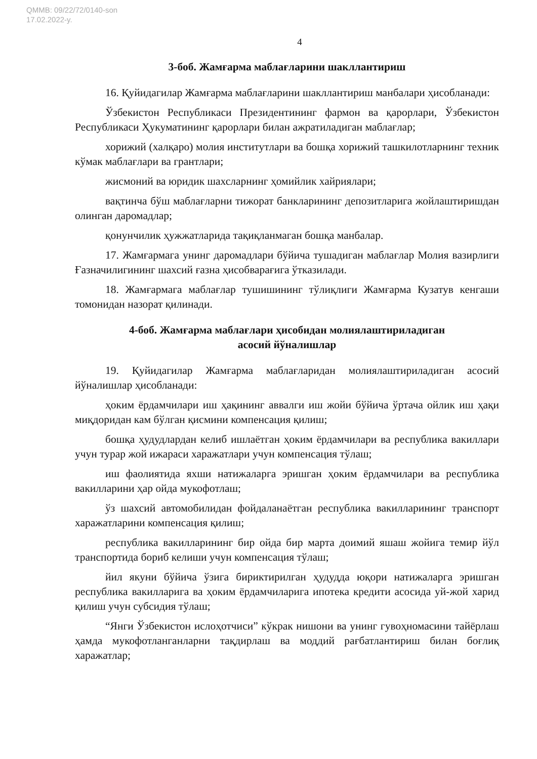QMMB: 09/22/72/0140-son
17.02.2022-y.
4
3-боб. Жамғарма маблағларини шакллантириш
16. Қуйидагилар Жамғарма маблағларини шакллантириш манбалари ҳисобланади:
Ўзбекистон Республикаси Президентининг фармон ва қарорлари, Ўзбекистон Республикаси Ҳукуматининг қарорлари билан ажратиладиган маблағлар;
хорижий (халқаро) молия институтлари ва бошқа хорижий ташкилотларнинг техник кўмак маблағлари ва грантлари;
жисмоний ва юридик шахсларнинг ҳомийлик хайриялари;
вақтинча бўш маблағларни тижорат банкларининг депозитларига жойлаштиришдан олинган даромадлар;
қонунчилик ҳужжатларида тақиқланмаган бошқа манбалар.
17. Жамғармага унинг даромадлари бўйича тушадиган маблағлар Молия вазирлиги Ғазначилигининг шахсий ғазна ҳисобварағига ўтказилади.
18. Жамғармага маблағлар тушишининг тўлиқлиги Жамғарма Кузатув кенгаши томонидан назорат қилинади.
4-боб. Жамғарма маблағлари ҳисобидан молиялаштириладиган
асосий йўналишлар
19. Қуйидагилар Жамғарма маблағларидан молиялаштириладиган асосий йўналишлар ҳисобланади:
ҳоким ёрдамчилари иш ҳақининг аввалги иш жойи бўйича ўртача ойлик иш ҳақи миқдоридан кам бўлган қисмини компенсация қилиш;
бошқа ҳудудлардан келиб ишлаётган ҳоким ёрдамчилари ва республика вакиллари учун турар жой ижараси харажатлари учун компенсация тўлаш;
иш фаолиятида яхши натижаларга эришган ҳоким ёрдамчилари ва республика вакилларини ҳар ойда мукофотлаш;
ўз шахсий автомобилидан фойдаланаётган республика вакилларининг транспорт харажатларини компенсация қилиш;
республика вакилларининг бир ойда бир марта доимий яшаш жойига темир йўл транспортида бориб келиши учун компенсация тўлаш;
йил якуни бўйича ўзига бириктирилган ҳудудда юқори натижаларга эришган республика вакилларига ва ҳоким ёрдамчиларига ипотека кредити асосида уй-жой харид қилиш учун субсидия тўлаш;
“Янги Ўзбекистон ислоҳотчиси” кўкрак нишони ва унинг гувоҳномасини тайёрлаш ҳамда мукофотланганларни тақдирлаш ва моддий рағбатлантириш билан боғлиқ харажатлар;